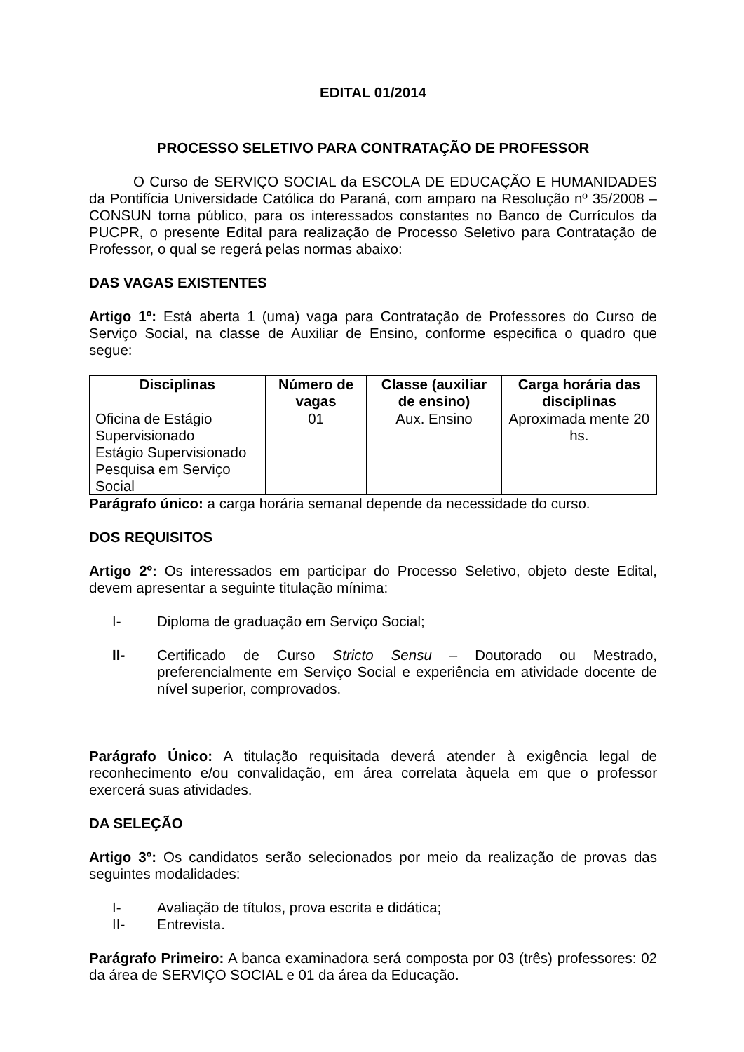EDITAL 01/2014
PROCESSO SELETIVO PARA CONTRATAÇÃO DE PROFESSOR
O Curso de SERVIÇO SOCIAL da ESCOLA DE EDUCAÇÃO E HUMANIDADES da Pontifícia Universidade Católica do Paraná, com amparo na Resolução nº 35/2008 – CONSUN torna público, para os interessados constantes no Banco de Currículos da PUCPR, o presente Edital para realização de Processo Seletivo para Contratação de Professor, o qual se regerá pelas normas abaixo:
DAS VAGAS EXISTENTES
Artigo 1º: Está aberta 1 (uma) vaga para Contratação de Professores do Curso de Serviço Social, na classe de Auxiliar de Ensino, conforme especifica o quadro que segue:
| Disciplinas | Número de vagas | Classe (auxiliar de ensino) | Carga horária das disciplinas |
| --- | --- | --- | --- |
| Oficina de Estágio Supervisionado Estágio Supervisionado Pesquisa em Serviço Social | 01 | Aux. Ensino | Aproximada mente 20 hs. |
Parágrafo único: a carga horária semanal depende da necessidade do curso.
DOS REQUISITOS
Artigo 2º: Os interessados em participar do Processo Seletivo, objeto deste Edital, devem apresentar a seguinte titulação mínima:
I- Diploma de graduação em Serviço Social;
II- Certificado de Curso Stricto Sensu – Doutorado ou Mestrado, preferencialmente em Serviço Social e experiência em atividade docente de nível superior, comprovados.
Parágrafo Único: A titulação requisitada deverá atender à exigência legal de reconhecimento e/ou convalidação, em área correlata àquela em que o professor exercerá suas atividades.
DA SELEÇÃO
Artigo 3º: Os candidatos serão selecionados por meio da realização de provas das seguintes modalidades:
I- Avaliação de títulos, prova escrita e didática;
II- Entrevista.
Parágrafo Primeiro: A banca examinadora será composta por 03 (três) professores: 02 da área de SERVIÇO SOCIAL e 01 da área da Educação.